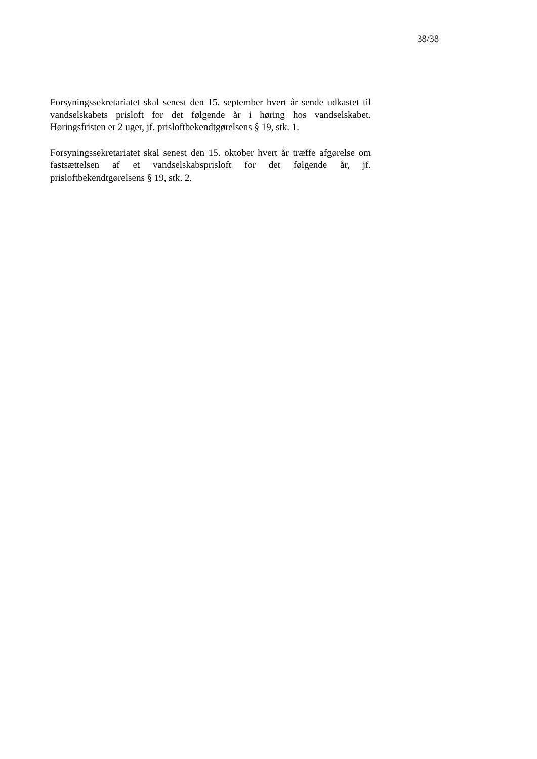38/38
Forsyningssekretariatet skal senest den 15. september hvert år sende ud­kastet til vandselskabets prisloft for det følgende år i høring hos vandsel­skabet. Høringsfristen er 2 uger, jf. prisloftbekendtgørelsens § 19, stk. 1.
Forsyningssekretariatet skal senest den 15. oktober hvert år træffe afgø­relse om fastsættelsen af et vandselskabsprisloft for det følgende år, jf. prisloftbekendtgørelsens § 19, stk. 2.